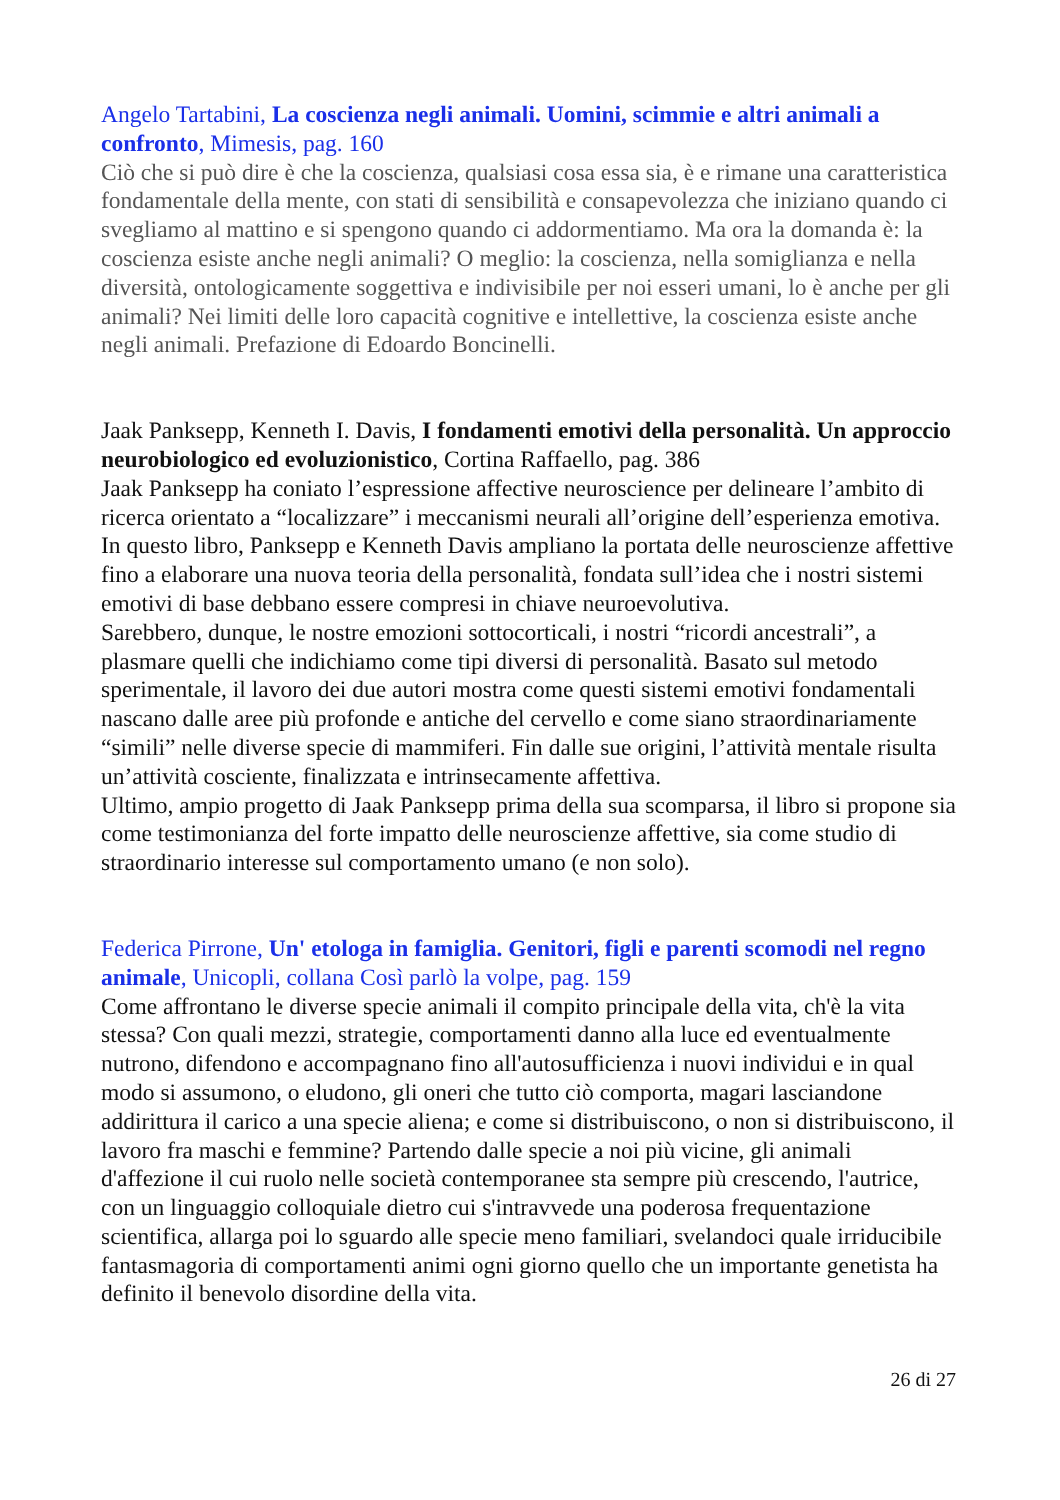Angelo Tartabini, La coscienza negli animali. Uomini, scimmie e altri animali a confronto, Mimesis, pag. 160
Ciò che si può dire è che la coscienza, qualsiasi cosa essa sia, è e rimane una caratteristica fondamentale della mente, con stati di sensibilità e consapevolezza che iniziano quando ci svegliamo al mattino e si spengono quando ci addormentiamo. Ma ora la domanda è: la coscienza esiste anche negli animali? O meglio: la coscienza, nella somiglianza e nella diversità, ontologicamente soggettiva e indivisibile per noi esseri umani, lo è anche per gli animali? Nei limiti delle loro capacità cognitive e intellettive, la coscienza esiste anche negli animali. Prefazione di Edoardo Boncinelli.
Jaak Panksepp, Kenneth I. Davis, I fondamenti emotivi della personalità. Un approccio neurobiologico ed evoluzionistico, Cortina Raffaello, pag. 386
Jaak Panksepp ha coniato l’espressione affective neuroscience per delineare l’ambito di ricerca orientato a “localizzare” i meccanismi neurali all’origine dell’esperienza emotiva. In questo libro, Panksepp e Kenneth Davis ampliano la portata delle neuroscienze affettive fino a elaborare una nuova teoria della personalità, fondata sull’idea che i nostri sistemi emotivi di base debbano essere compresi in chiave neuroevolutiva.
Sarebbero, dunque, le nostre emozioni sottocorticali, i nostri “ricordi ancestrali”, a plasmare quelli che indichiamo come tipi diversi di personalità. Basato sul metodo sperimentale, il lavoro dei due autori mostra come questi sistemi emotivi fondamentali nascano dalle aree più profonde e antiche del cervello e come siano straordinariamente “simili” nelle diverse specie di mammiferi. Fin dalle sue origini, l’attività mentale risulta un’attività cosciente, finalizzata e intrinsecamente affettiva.
Ultimo, ampio progetto di Jaak Panksepp prima della sua scomparsa, il libro si propone sia come testimonianza del forte impatto delle neuroscienze affettive, sia come studio di straordinario interesse sul comportamento umano (e non solo).
Federica Pirrone, Un' etologa in famiglia. Genitori, figli e parenti scomodi nel regno animale, Unicopli, collana Così parlò la volpe, pag. 159
Come affrontano le diverse specie animali il compito principale della vita, ch'è la vita stessa? Con quali mezzi, strategie, comportamenti danno alla luce ed eventualmente nutrono, difendono e accompagnano fino all'autosufficienza i nuovi individui e in qual modo si assumono, o eludono, gli oneri che tutto ciò comporta, magari lasciandone addirittura il carico a una specie aliena; e come si distribuiscono, o non si distribuiscono, il lavoro fra maschi e femmine? Partendo dalle specie a noi più vicine, gli animali d'affezione il cui ruolo nelle società contemporanee sta sempre più crescendo, l'autrice, con un linguaggio colloquiale dietro cui s'intravvede una poderosa frequentazione scientifica, allarga poi lo sguardo alle specie meno familiari, svelandoci quale irriducibile fantasmagoria di comportamenti animi ogni giorno quello che un importante genetista ha definito il benevolo disordine della vita.
26 di 27